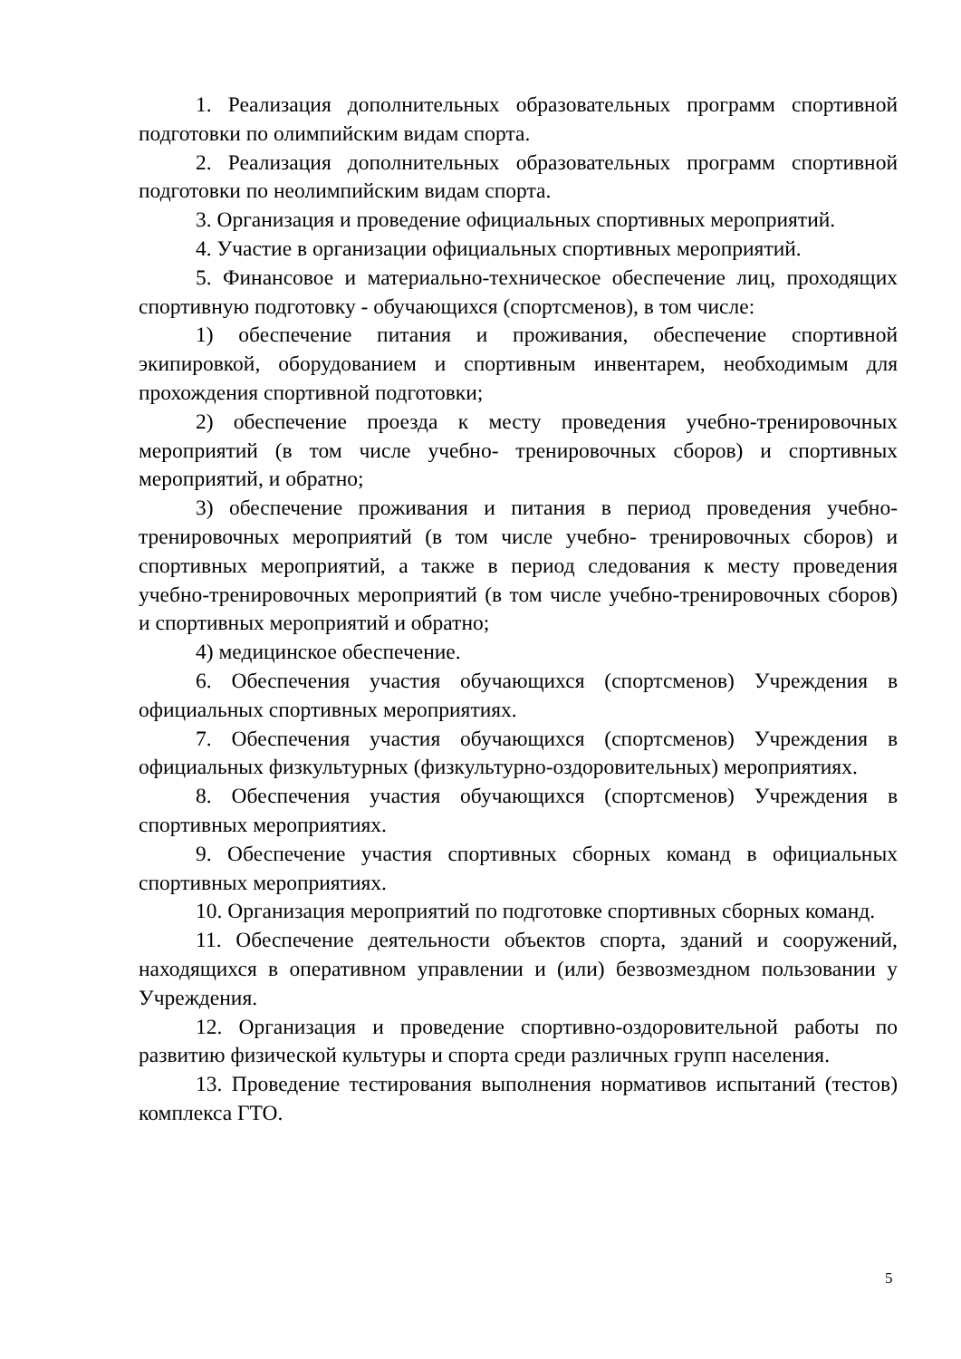1. Реализация дополнительных образовательных программ спортивной подготовки по олимпийским видам спорта.
2. Реализация дополнительных образовательных программ спортивной подготовки по неолимпийским видам спорта.
3. Организация и проведение официальных спортивных мероприятий.
4. Участие в организации официальных спортивных мероприятий.
5. Финансовое и материально-техническое обеспечение лиц, проходящих спортивную подготовку - обучающихся (спортсменов), в том числе:
1) обеспечение питания и проживания, обеспечение спортивной экипировкой, оборудованием и спортивным инвентарем, необходимым для прохождения спортивной подготовки;
2) обеспечение проезда к месту проведения учебно-тренировочных мероприятий (в том числе учебно- тренировочных сборов) и спортивных мероприятий, и обратно;
3) обеспечение проживания и питания в период проведения учебно-тренировочных мероприятий (в том числе учебно- тренировочных сборов) и спортивных мероприятий, а также в период следования к месту проведения учебно-тренировочных мероприятий (в том числе учебно-тренировочных сборов) и спортивных мероприятий и обратно;
4) медицинское обеспечение.
6. Обеспечения участия обучающихся (спортсменов) Учреждения в официальных спортивных мероприятиях.
7. Обеспечения участия обучающихся (спортсменов) Учреждения в официальных физкультурных (физкультурно-оздоровительных) мероприятиях.
8. Обеспечения участия обучающихся (спортсменов) Учреждения в спортивных мероприятиях.
9. Обеспечение участия спортивных сборных команд в официальных спортивных мероприятиях.
10. Организация мероприятий по подготовке спортивных сборных команд.
11. Обеспечение деятельности объектов спорта, зданий и сооружений, находящихся в оперативном управлении и (или) безвозмездном пользовании у Учреждения.
12. Организация и проведение спортивно-оздоровительной работы по развитию физической культуры и спорта среди различных групп населения.
13. Проведение тестирования выполнения нормативов испытаний (тестов) комплекса ГТО.
5